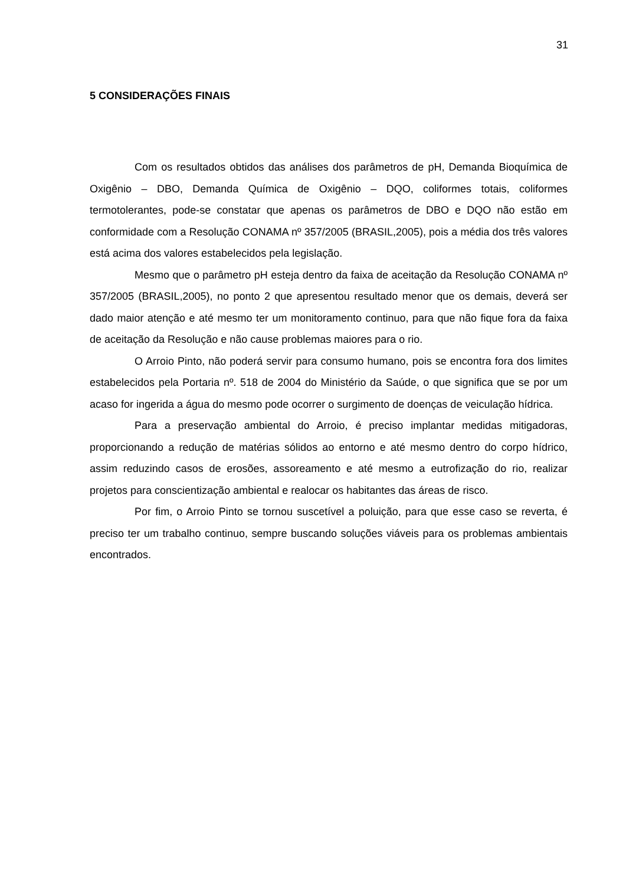31
5 CONSIDERAÇÕES FINAIS
Com os resultados obtidos das análises dos parâmetros de pH, Demanda Bioquímica de Oxigênio – DBO, Demanda Química de Oxigênio – DQO, coliformes totais, coliformes termotolerantes, pode-se constatar que apenas os parâmetros de DBO e DQO não estão em conformidade com a Resolução CONAMA nº 357/2005 (BRASIL,2005), pois a média dos três valores está acima dos valores estabelecidos pela legislação.
Mesmo que o parâmetro pH esteja dentro da faixa de aceitação da Resolução CONAMA nº 357/2005 (BRASIL,2005), no ponto 2 que apresentou resultado menor que os demais, deverá ser dado maior atenção e até mesmo ter um monitoramento continuo, para que não fique fora da faixa de aceitação da Resolução e não cause problemas maiores para o rio.
O Arroio Pinto, não poderá servir para consumo humano, pois se encontra fora dos limites estabelecidos pela Portaria nº. 518 de 2004 do Ministério da Saúde, o que significa que se por um acaso for ingerida a água do mesmo pode ocorrer o surgimento de doenças de veiculação hídrica.
Para a preservação ambiental do Arroio, é preciso implantar medidas mitigadoras, proporcionando a redução de matérias sólidos ao entorno e até mesmo dentro do corpo hídrico, assim reduzindo casos de erosões, assoreamento e até mesmo a eutrofização do rio, realizar projetos para conscientização ambiental e realocar os habitantes das áreas de risco.
Por fim, o Arroio Pinto se tornou suscetível a poluição, para que esse caso se reverta, é preciso ter um trabalho continuo, sempre buscando soluções viáveis para os problemas ambientais encontrados.